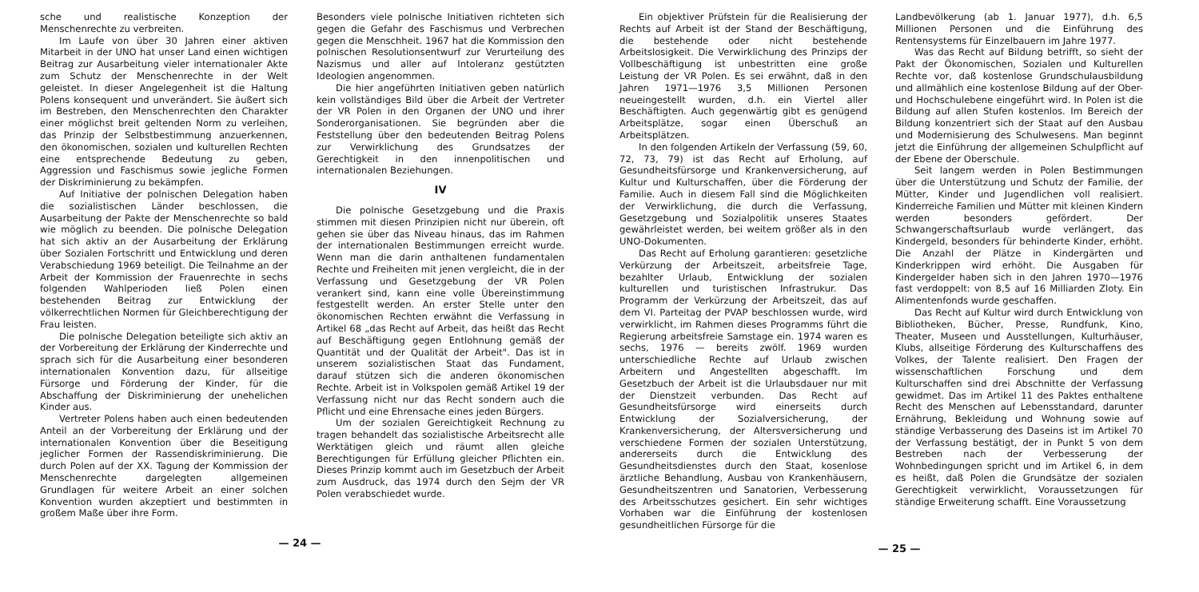sche und realistische Konzeption der Menschenrechte zu verbreiten.
Im Laufe von über 30 Jahren einer aktiven Mitarbeit in der UNO hat unser Land einen wichtigen Beitrag zur Ausarbeitung vieler internationaler Akte zum Schutz der Menschenrechte in der Welt geleistet. In dieser Angelegenheit ist die Haltung Polens konsequent und unverändert. Sie äußert sich im Bestreben, den Menschenrechten den Charakter einer möglichst breit geltenden Norm zu verleihen, das Prinzip der Selbstbestimmung anzuerkennen, den ökonomischen, sozialen und kulturellen Rechten eine entsprechende Bedeutung zu geben, Aggression und Faschismus sowie jegliche Formen der Diskriminierung zu bekämpfen.
Auf Initiative der polnischen Delegation haben die sozialistischen Länder beschlossen, die Ausarbeitung der Pakte der Menschenrechte so bald wie möglich zu beenden. Die polnische Delegation hat sich aktiv an der Ausarbeitung der Erklärung über Sozialen Fortschritt und Entwicklung und deren Verabschiedung 1969 beteiligt. Die Teilnahme an der Arbeit der Kommission der Frauenrechte in sechs folgenden Wahlperioden ließ Polen einen bestehenden Beitrag zur Entwicklung der völkerrechtlichen Normen für Gleichberechtigung der Frau leisten.
Die polnische Delegation beteiligte sich aktiv an der Vorbereitung der Erklärung der Kinderrechte und sprach sich für die Ausarbeitung einer besonderen internationalen Konvention dazu, für allseitige Fürsorge und Förderung der Kinder, für die Abschaffung der Diskriminierung der unehelichen Kinder aus.
Vertreter Polens haben auch einen bedeutenden Anteil an der Vorbereitung der Erklärung und der internationalen Konvention über die Beseitigung jeglicher Formen der Rassendiskriminierung. Die durch Polen auf der XX. Tagung der Kommission der Menschenrechte dargelegten allgemeinen Grundlagen für weitere Arbeit an einer solchen Konvention wurden akzeptiert und bestimmten in großem Maße über ihre Form.
Besonders viele polnische Initiativen richteten sich gegen die Gefahr des Faschismus und Verbrechen gegen die Menschheit. 1967 hat die Kommission den polnischen Resolutionsentwurf zur Verurteilung des Nazismus und aller auf Intoleranz gestützten Ideologien angenommen.
Die hier angeführten Initiativen geben natürlich kein vollständiges Bild über die Arbeit der Vertreter der VR Polen in den Organen der UNO und ihrer Sonderorganisationen. Sie begründen aber die Feststellung über den bedeutenden Beitrag Polens zur Verwirklichung des Grundsatzes der Gerechtigkeit in den innenpolitischen und internationalen Beziehungen.
IV
Die polnische Gesetzgebung und die Praxis stimmen mit diesen Prinzipien nicht nur überein, oft gehen sie über das Niveau hinaus, das im Rahmen der internationalen Bestimmungen erreicht wurde. Wenn man die darin anthaltenen fundamentalen Rechte und Freiheiten mit jenen vergleicht, die in der Verfassung und Gesetzgebung der VR Polen verankert sind, kann eine volle Übereinstimmung festgestellt werden. An erster Stelle unter den ökonomischen Rechten erwähnt die Verfassung in Artikel 68 „das Recht auf Arbeit, das heißt das Recht auf Beschäftigung gegen Entlohnung gemäß der Quantität und der Qualität der Arbeit". Das ist in unserem sozialistischen Staat das Fundament, darauf stützen sich die anderen ökonomischen Rechte. Arbeit ist in Volkspolen gemäß Artikel 19 der Verfassung nicht nur das Recht sondern auch die Pflicht und eine Ehrensache eines jeden Bürgers.
Um der sozialen Gereichtigkeit Rechnung zu tragen behandelt das sozialistische Arbeitsrecht alle Werktätigen gleich und räumt allen gleiche Berechtigungen für Erfüllung gleicher Pflichten ein. Dieses Prinzip kommt auch im Gesetzbuch der Arbeit zum Ausdruck, das 1974 durch den Sejm der VR Polen verabschiedet wurde.
— 24 —
Ein objektiver Prüfstein für die Realisierung der Rechts auf Arbeit ist der Stand der Beschäftigung, die bestehende oder nicht bestehende Arbeitslosigkeit. Die Verwirklichung des Prinzips der Vollbeschäftigung ist unbestritten eine große Leistung der VR Polen. Es sei erwähnt, daß in den Jahren 1971—1976 3,5 Millionen Personen neueingestellt wurden, d.h. ein Viertel aller Beschäftigten. Auch gegenwärtig gibt es genügend Arbeitsplätze, sogar einen Überschuß an Arbeitsplätzen.
In den folgenden Artikeln der Verfassung (59, 60, 72, 73, 79) ist das Recht auf Erholung, auf Gesundheitsfürsorge und Krankenversicherung, auf Kultur und Kulturschaffen, über die Förderung der Familie. Auch in diesem Fall sind die Möglichkeiten der Verwirklichung, die durch die Verfassung, Gesetzgebung und Sozialpolitik unseres Staates gewährleistet werden, bei weitem größer als in den UNO-Dokumenten.
Das Recht auf Erholung garantieren: gesetzliche Verkürzung der Arbeitszeit, arbeitsfreie Tage, bezahlter Urlaub, Entwicklung der sozialen kulturellen und turistischen Infrastrukur. Das Programm der Verkürzung der Arbeitszeit, das auf dem VI. Parteitag der PVAP beschlossen wurde, wird verwirklicht, im Rahmen dieses Programms führt die Regierung arbeitsfreie Samstage ein. 1974 waren es sechs, 1976 — bereits zwölf. 1969 wurden unterschiedliche Rechte auf Urlaub zwischen Arbeitern und Angestellten abgeschafft. Im Gesetzbuch der Arbeit ist die Urlaubsdauer nur mit der Dienstzeit verbunden. Das Recht auf Gesundheitsfürsorge wird einerseits durch Entwicklung der Sozialversicherung, der Krankenversicherung, der Altersversicherung und verschiedene Formen der sozialen Unterstützung, andererseits durch die Entwicklung des Gesundheitsdienstes durch den Staat, kosenlose ärztliche Behandlung, Ausbau von Krankenhäusern, Gesundheitszentren und Sanatorien, Verbesserung des Arbeitsschutzes gesichert. Ein sehr wichtiges Vorhaben war die Einführung der kostenlosen gesundheitlichen Fürsorge für die
Landbevölkerung (ab 1. Januar 1977), d.h. 6,5 Millionen Personen und die Einführung des Rentensystems für Einzelbauern im Jahre 1977.
Was das Recht auf Bildung betrifft, so sieht der Pakt der Ökonomischen, Sozialen und Kulturellen Rechte vor, daß kostenlose Grundschulausbildung und allmählich eine kostenlose Bildung auf der Ober- und Hochschulebene eingeführt wird. In Polen ist die Bildung auf allen Stufen kostenlos. Im Bereich der Bildung konzentriert sich der Staat auf den Ausbau und Modernisierung des Schulwesens. Man beginnt jetzt die Einführung der allgemeinen Schulpflicht auf der Ebene der Oberschule.
Seit langem werden in Polen Bestimmungen über die Unterstützung und Schutz der Familie, der Mütter, Kinder und Jugendlichen voll realisiert. Kinderreiche Familien und Mütter mit kleinen Kindern werden besonders gefördert. Der Schwangerschaftsurlaub wurde verlängert, das Kindergeld, besonders für behinderte Kinder, erhöht. Die Anzahl der Plätze in Kindergärten und Kinderkrippen wird erhöht. Die Ausgaben für Kindergelder haben sich in den Jahren 1970—1976 fast verdoppelt: von 8,5 auf 16 Milliarden Zloty. Ein Alimentenfonds wurde geschaffen.
Das Recht auf Kultur wird durch Entwicklung von Bibliotheken, Bücher, Presse, Rundfunk, Kino, Theater, Museen und Ausstellungen, Kulturhäuser, Klubs, allseitige Förderung des Kulturschaffens des Volkes, der Talente realisiert. Den Fragen der wissenschaftlichen Forschung und dem Kulturschaffen sind drei Abschnitte der Verfassung gewidmet. Das im Artikel 11 des Paktes enthaltene Recht des Menschen auf Lebensstandard, darunter Ernährung, Bekleidung und Wohnung sowie auf ständige Verbasserung des Daseins ist im Artikel 70 der Verfassung bestätigt, der in Punkt 5 von dem Bestreben nach der Verbesserung der Wohnbedingungen spricht und im Artikel 6, in dem es heißt, daß Polen die Grundsätze der sozialen Gerechtigkeit verwirklicht, Voraussetzungen für ständige Erweiterung schafft. Eine Voraussetzung
— 25 —